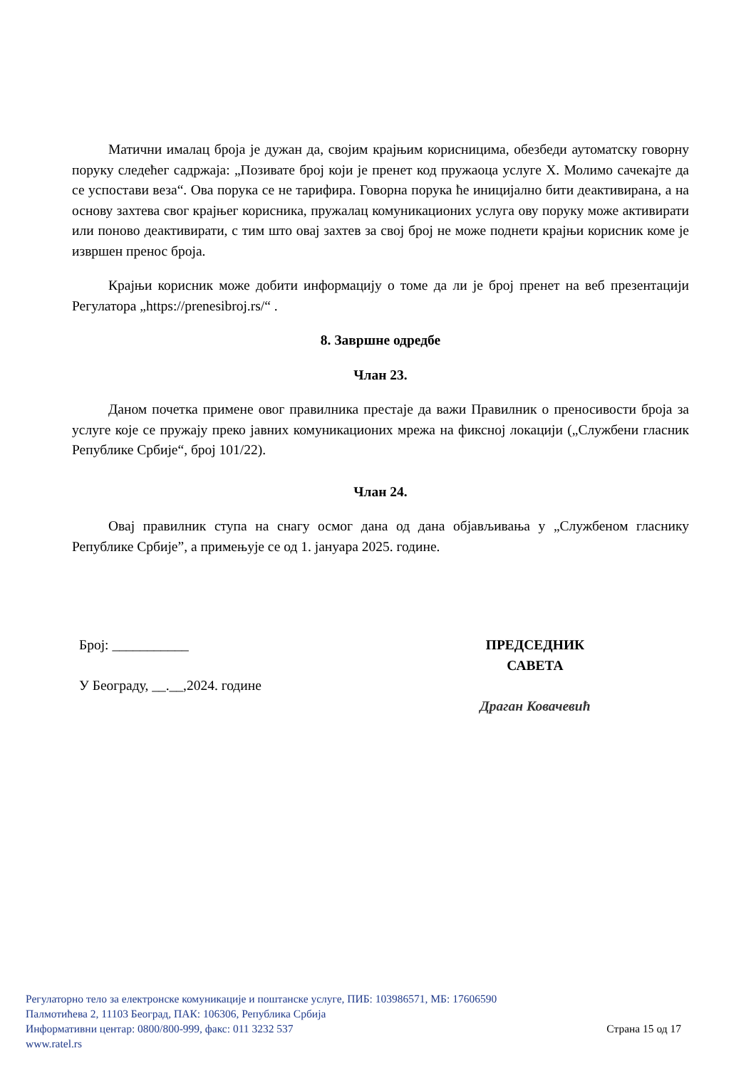Матични ималац броја је дужан да, својим крајњим корисницима, обезбеди аутоматску говорну поруку следећег садржаја: „Позивате број који је пренет код пружаоца услуге X. Молимо сачекајте да се успостави веза“. Ова порука се не тарифира. Говорна порука ће иницијално бити деактивирана, а на основу захтева свог крајњег корисника, пружалац комуникационих услуга ову поруку може активирати или поново деактивирати, с тим што овај захтев за свој број не може поднети крајњи корисник коме је извршен пренос броја.
Крајњи корисник може добити информацију о томе да ли је број пренет на веб презентацији Регулатора „https://prenesibroj.rs/“ .
8. Завршне одредбе
Члан 23.
Даном почетка примене овог правилника престаје да важи Правилник о преносивости броја за услуге које се пружају преко јавних комуникационих мрежа на фиксној локацији („Службени гласник Републике Србије“, број 101/22).
Члан 24.
Овај правилник ступа на снагу осмог дана од дана објављивања у „Службеном гласнику Републике Србије”, а примењује се од 1. јануара 2025. године.
Број: ___________
У Београду, __.__,2024. године
ПРЕДСЕДНИК
САВЕТА
Драган Ковачевић
Регулаторно тело за електронске комуникације и поштанске услуге, ПИБ: 103986571, МБ: 17606590
Палмотићева 2, 11103 Београд, ПАК: 106306, Република Србија
Информативни центар: 0800/800-999, факс: 011 3232 537 Страна 15 од 17
www.ratel.rs